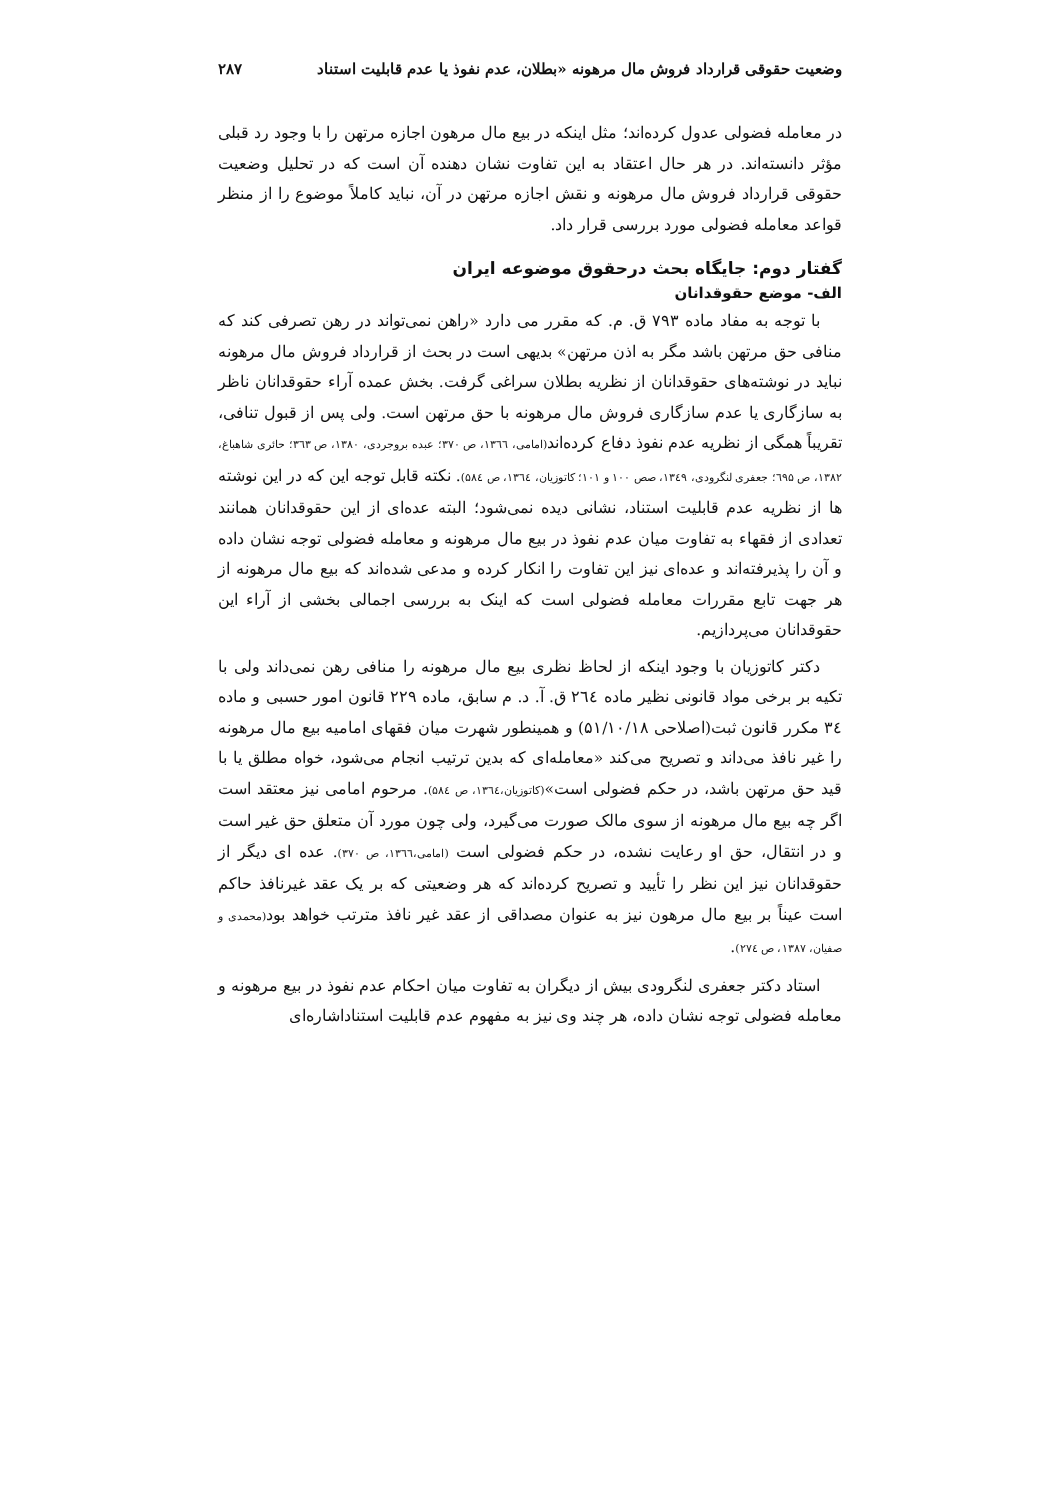وضعیت حقوقی قرارداد فروش مال مرهونه «بطلان، عدم نفوذ یا عدم قابلیت استناد ۲۸۷
در معامله فضولی عدول کرده‌اند؛ مثل اینکه در بیع مال مرهون اجازه مرتهن را با وجود رد قبلی مؤثر دانسته‌اند. در هر حال اعتقاد به این تفاوت نشان دهنده آن است که در تحلیل وضعیت حقوقی قرارداد فروش مال مرهونه و نقش اجازه مرتهن در آن، نباید کاملاً موضوع را از منظر قواعد معامله فضولی مورد بررسی قرار داد.
گفتار دوم: جایگاه بحث درحقوق موضوعه ایران
الف- موضع حقوقدانان
با توجه به مفاد ماده ۷۹۳ ق. م. که مقرر می دارد «راهن نمی‌تواند در رهن تصرفی کند که منافی حق مرتهن باشد مگر به اذن مرتهن» بدیهی است در بحث از قرارداد فروش مال مرهونه نباید در نوشته‌های حقوقدانان از نظریه بطلان سراغی گرفت. بخش عمده آراء حقوقدانان ناظر به سازگاری یا عدم سازگاری فروش مال مرهونه با حق مرتهن است. ولی پس از قبول تنافی، تقریباً همگی از نظریه عدم نفوذ دفاع کرده‌اند(امامی، ۱۳٦٦، ص ۳۷۰؛ عبده بروجردی، ۱۳۸۰، ص ۳٦۳؛ حائری شاهباغ، ۱۳۸۲، ص ٦۹۵؛ جعفری لنگرودی، ۱۳٤۹، صص ۱۰۰ و ۱۰۱؛ کاتوزیان، ۱۳٦٤، ص ۵۸٤). نکته قابل توجه این که در این نوشته ها از نظریه عدم قابلیت استناد، نشانی دیده نمی‌شود؛ البته عده‌ای از این حقوقدانان همانند تعدادی از فقهاء به تفاوت میان عدم نفوذ در بیع مال مرهونه و معامله فضولی توجه نشان داده و آن را پذیرفته‌اند و عده‌ای نیز این تفاوت را انکار کرده و مدعی شده‌اند که بیع مال مرهونه از هر جهت تابع مقررات معامله فضولی است که اینک به بررسی اجمالی بخشی از آراء این حقوقدانان می‌پردازیم.
دکتر کاتوزیان با وجود اینکه از لحاظ نظری بیع مال مرهونه را منافی رهن نمی‌داند ولی با تکیه بر برخی مواد قانونی نظیر ماده ۲٦٤ ق. آ. د. م سابق، ماده ۲۲۹ قانون امور حسبی و ماده ۳٤ مکرر قانون ثبت(اصلاحی ۵۱/۱۰/۱۸) و همینطور شهرت میان فقهای امامیه بیع مال مرهونه را غیر نافذ می‌داند و تصریح می‌کند «معامله‌ای که بدین ترتیب انجام می‌شود، خواه مطلق یا با قید حق مرتهن باشد، در حکم فضولی است»(کاتوزیان،۱۳٦٤، ص ۵۸٤). مرحوم امامی نیز معتقد است اگر چه بیع مال مرهونه از سوی مالک صورت می‌گیرد، ولی چون مورد آن متعلق حق غیر است و در انتقال، حق او رعایت نشده، در حکم فضولی است (امامی،۱۳٦٦، ص ۳۷۰). عده ای دیگر از حقوقدانان نیز این نظر را تأیید و تصریح کرده‌اند که هر وضعیتی که بر یک عقد غیرنافذ حاکم است عیناً بر بیع مال مرهون نیز به عنوان مصداقی از عقد غیر نافذ مترتب خواهد بود(محمدی و صفیان، ۱۳۸۷، ص ۲۷٤).
استاد دکتر جعفری لنگرودی بیش از دیگران به تفاوت میان احکام عدم نفوذ در بیع مرهونه و معامله فضولی توجه نشان داده، هر چند وی نیز به مفهوم عدم قابلیت استناداشاره‌ای